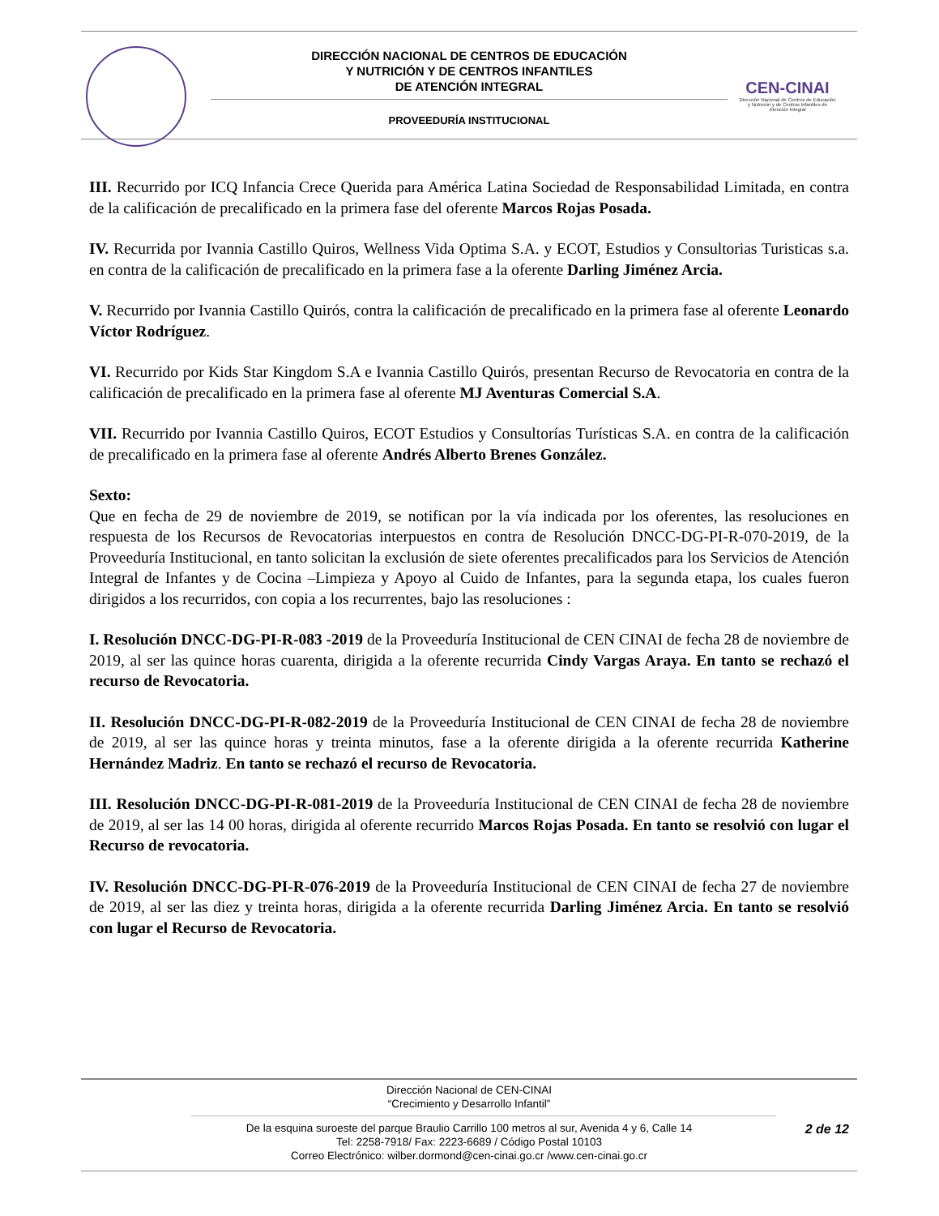DIRECCIÓN NACIONAL DE CENTROS DE EDUCACIÓN
Y NUTRICIÓN Y DE CENTROS INFANTILES
DE ATENCIÓN INTEGRAL
PROVEEDURÍA INSTITUCIONAL
CEN-CINAI
Dirección Nacional de Centros de Educación y Nutrición y de Centros Infantiles de Atención Integral
III. Recurrido por ICQ Infancia Crece Querida para América Latina Sociedad de Responsabilidad Limitada, en contra de la calificación de precalificado en la primera fase del oferente Marcos Rojas Posada.
IV. Recurrida por Ivannia Castillo Quiros, Wellness Vida Optima S.A. y ECOT, Estudios y Consultorias Turisticas s.a. en contra de la calificación de precalificado en la primera fase a la oferente Darling Jiménez Arcia.
V. Recurrido por Ivannia Castillo Quirós, contra la calificación de precalificado en la primera fase al oferente Leonardo Víctor Rodríguez.
VI. Recurrido por Kids Star Kingdom S.A e Ivannia Castillo Quirós, presentan Recurso de Revocatoria en contra de la calificación de precalificado en la primera fase al oferente MJ Aventuras Comercial S.A.
VII. Recurrido por Ivannia Castillo Quiros, ECOT Estudios y Consultorías Turísticas S.A. en contra de la calificación de precalificado en la primera fase al oferente Andrés Alberto Brenes González.
Sexto:
Que en fecha de 29 de noviembre de 2019, se notifican por la vía indicada por los oferentes, las resoluciones en respuesta de los Recursos de Revocatorias interpuestos en contra de Resolución DNCC-DG-PI-R-070-2019, de la Proveeduría Institucional, en tanto solicitan la exclusión de siete oferentes precalificados para los Servicios de Atención Integral de Infantes y de Cocina –Limpieza y Apoyo al Cuido de Infantes, para la segunda etapa, los cuales fueron dirigidos a los recurridos, con copia a los recurrentes, bajo las resoluciones :
I. Resolución DNCC-DG-PI-R-083 -2019 de la Proveeduría Institucional de CEN CINAI de fecha 28 de noviembre de 2019, al ser las quince horas cuarenta, dirigida a la oferente recurrida Cindy Vargas Araya. En tanto se rechazó el recurso de Revocatoria.
II. Resolución DNCC-DG-PI-R-082-2019 de la Proveeduría Institucional de CEN CINAI de fecha 28 de noviembre de 2019, al ser las quince horas y treinta minutos, fase a la oferente dirigida a la oferente recurrida Katherine Hernández Madriz. En tanto se rechazó el recurso de Revocatoria.
III. Resolución DNCC-DG-PI-R-081-2019 de la Proveeduría Institucional de CEN CINAI de fecha 28 de noviembre de 2019, al ser las 14 00 horas, dirigida al oferente recurrido Marcos Rojas Posada. En tanto se resolvió con lugar el Recurso de revocatoria.
IV. Resolución DNCC-DG-PI-R-076-2019 de la Proveeduría Institucional de CEN CINAI de fecha 27 de noviembre de 2019, al ser las diez y treinta horas, dirigida a la oferente recurrida Darling Jiménez Arcia. En tanto se resolvió con lugar el Recurso de Revocatoria.
Dirección Nacional de CEN-CINAI
“Crecimiento y Desarrollo Infantil”
De la esquina suroeste del parque Braulio Carrillo 100 metros al sur, Avenida 4 y 6, Calle 14
Tel: 2258-7918/ Fax: 2223-6689 / Código Postal 10103
Correo Electrónico: wilber.dormond@cen-cinai.go.cr /www.cen-cinai.go.cr
2 de 12